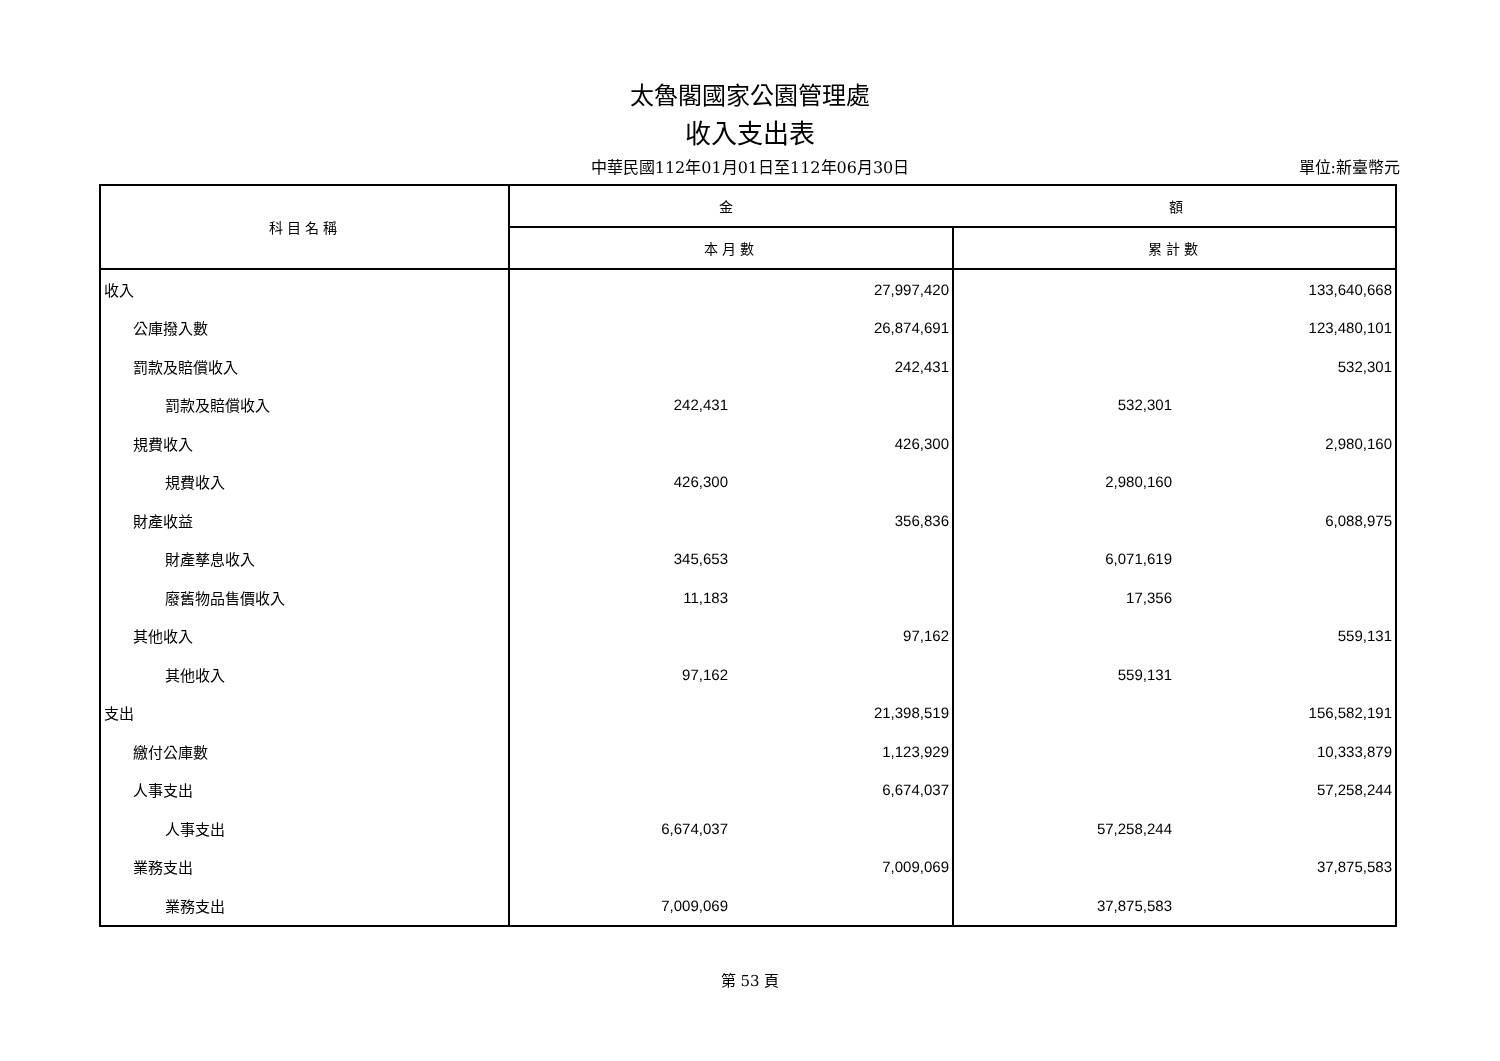太魯閣國家公園管理處
收入支出表
中華民國112年01月01日至112年06月30日
單位:新臺幣元
| 科目名稱 | 金 額 | | | |
| --- | --- | --- | --- | --- |
| | 本月數 | | 累計數 | |
| 收入 | | 27,997,420 | | 133,640,668 |
| 公庫撥入數 | | 26,874,691 | | 123,480,101 |
| 罰款及賠償收入 | | 242,431 | | 532,301 |
| 罰款及賠償收入 | 242,431 | | 532,301 | |
| 規費收入 | | 426,300 | | 2,980,160 |
| 規費收入 | 426,300 | | 2,980,160 | |
| 財產收益 | | 356,836 | | 6,088,975 |
| 財產孳息收入 | 345,653 | | 6,071,619 | |
| 廢舊物品售價收入 | 11,183 | | 17,356 | |
| 其他收入 | | 97,162 | | 559,131 |
| 其他收入 | 97,162 | | 559,131 | |
| 支出 | | 21,398,519 | | 156,582,191 |
| 繳付公庫數 | | 1,123,929 | | 10,333,879 |
| 人事支出 | | 6,674,037 | | 57,258,244 |
| 人事支出 | 6,674,037 | | 57,258,244 | |
| 業務支出 | | 7,009,069 | | 37,875,583 |
| 業務支出 | 7,009,069 | | 37,875,583 | |
第 53 頁